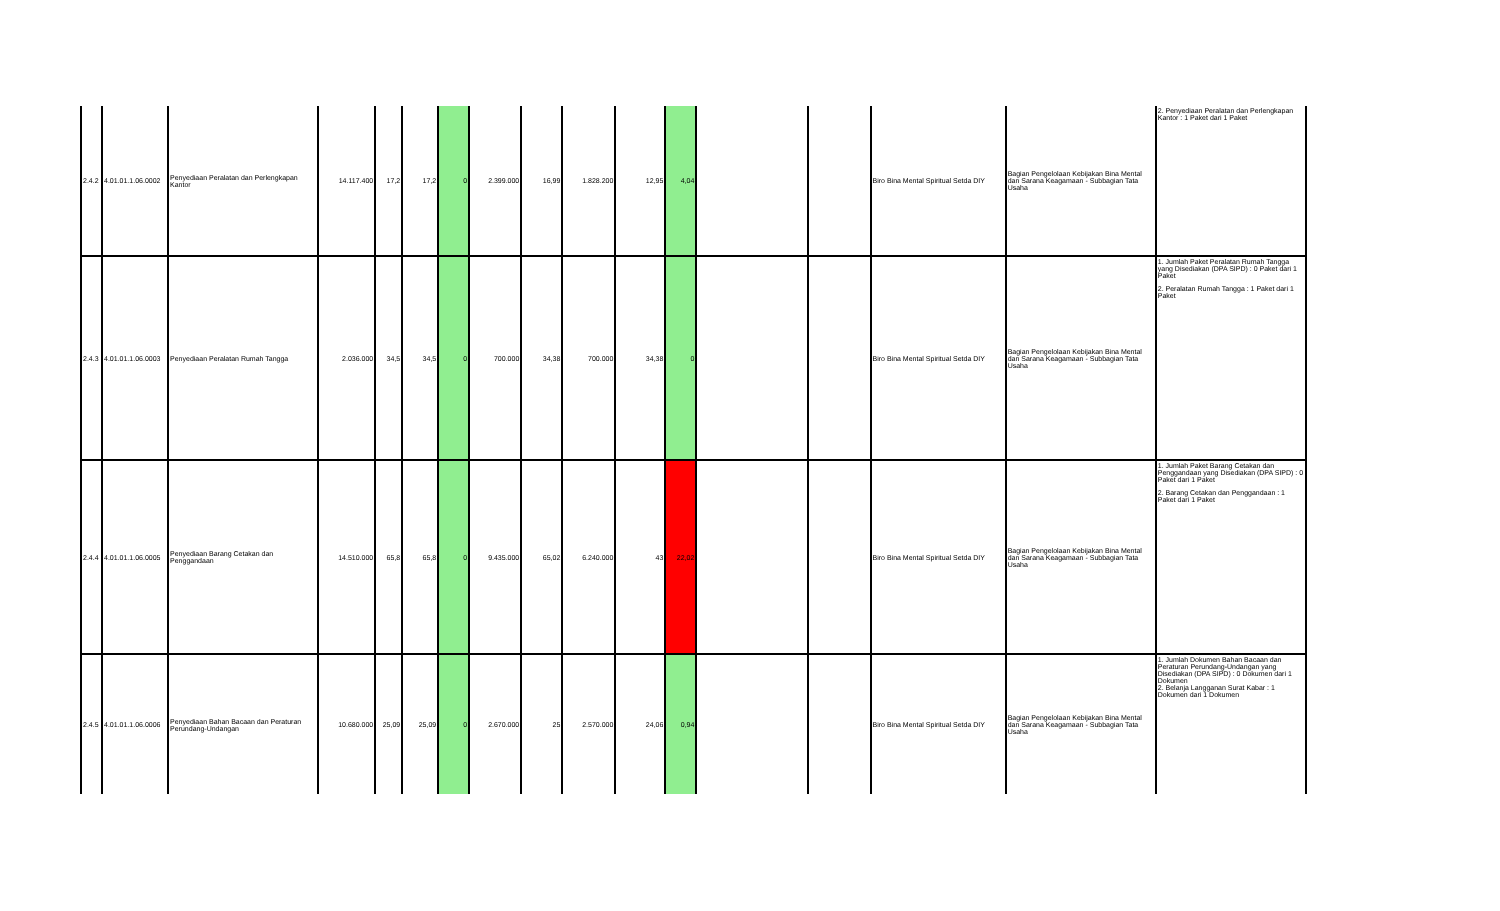| 2.4.2 | 4.01.01.1.06.0002 | Penyediaan Peralatan dan Perlengkapan Kantor | 14.117.400 | 17,2 | 17,2 | 0 | 2.399.000 | 16,99 | 1.828.200 | 12,95 | 4,04 | | | Biro Bina Mental Spiritual Setda DIY | Bagian Pengelolaan Kebijakan Bina Mental dan Sarana Keagamaan - Subbagian Tata Usaha | 2. Penyediaan Peralatan dan Perlengkapan Kantor : 1 Paket dari 1 Paket |
| 2.4.3 | 4.01.01.1.06.0003 | Penyediaan Peralatan Rumah Tangga | 2.036.000 | 34,5 | 34,5 | 0 | 700.000 | 34,38 | 700.000 | 34,38 | 0 | | | Biro Bina Mental Spiritual Setda DIY | Bagian Pengelolaan Kebijakan Bina Mental dan Sarana Keagamaan - Subbagian Tata Usaha | 1. Jumlah Paket Peralatan Rumah Tangga yang Disediakan (DPA SIPD) : 0 Paket dari 1 Paket 2. Peralatan Rumah Tangga : 1 Paket dari 1 Paket |
| 2.4.4 | 4.01.01.1.06.0005 | Penyediaan Barang Cetakan dan Penggandaan | 14.510.000 | 65,8 | 65,8 | 0 | 9.435.000 | 65,02 | 6.240.000 | 43 | 22,02 | | | Biro Bina Mental Spiritual Setda DIY | Bagian Pengelolaan Kebijakan Bina Mental dan Sarana Keagamaan - Subbagian Tata Usaha | 1. Jumlah Paket Barang Cetakan dan Penggandaan yang Disediakan (DPA SIPD) : 0 Paket dari 1 Paket 2. Barang Cetakan dan Penggandaan : 1 Paket dari 1 Paket |
| 2.4.5 | 4.01.01.1.06.0006 | Penyediaan Bahan Bacaan dan Peraturan Perundang-Undangan | 10.680.000 | 25,09 | 25,09 | 0 | 2.670.000 | 25 | 2.570.000 | 24,06 | 0,94 | | | Biro Bina Mental Spiritual Setda DIY | Bagian Pengelolaan Kebijakan Bina Mental dan Sarana Keagamaan - Subbagian Tata Usaha | 1. Jumlah Dokumen Bahan Bacaan dan Peraturan Perundang-Undangan yang Disediakan (DPA SIPD) : 0 Dokumen dari 1 Dokumen 2. Belanja Langganan Surat Kabar : 1 Dokumen dari 1 Dokumen |